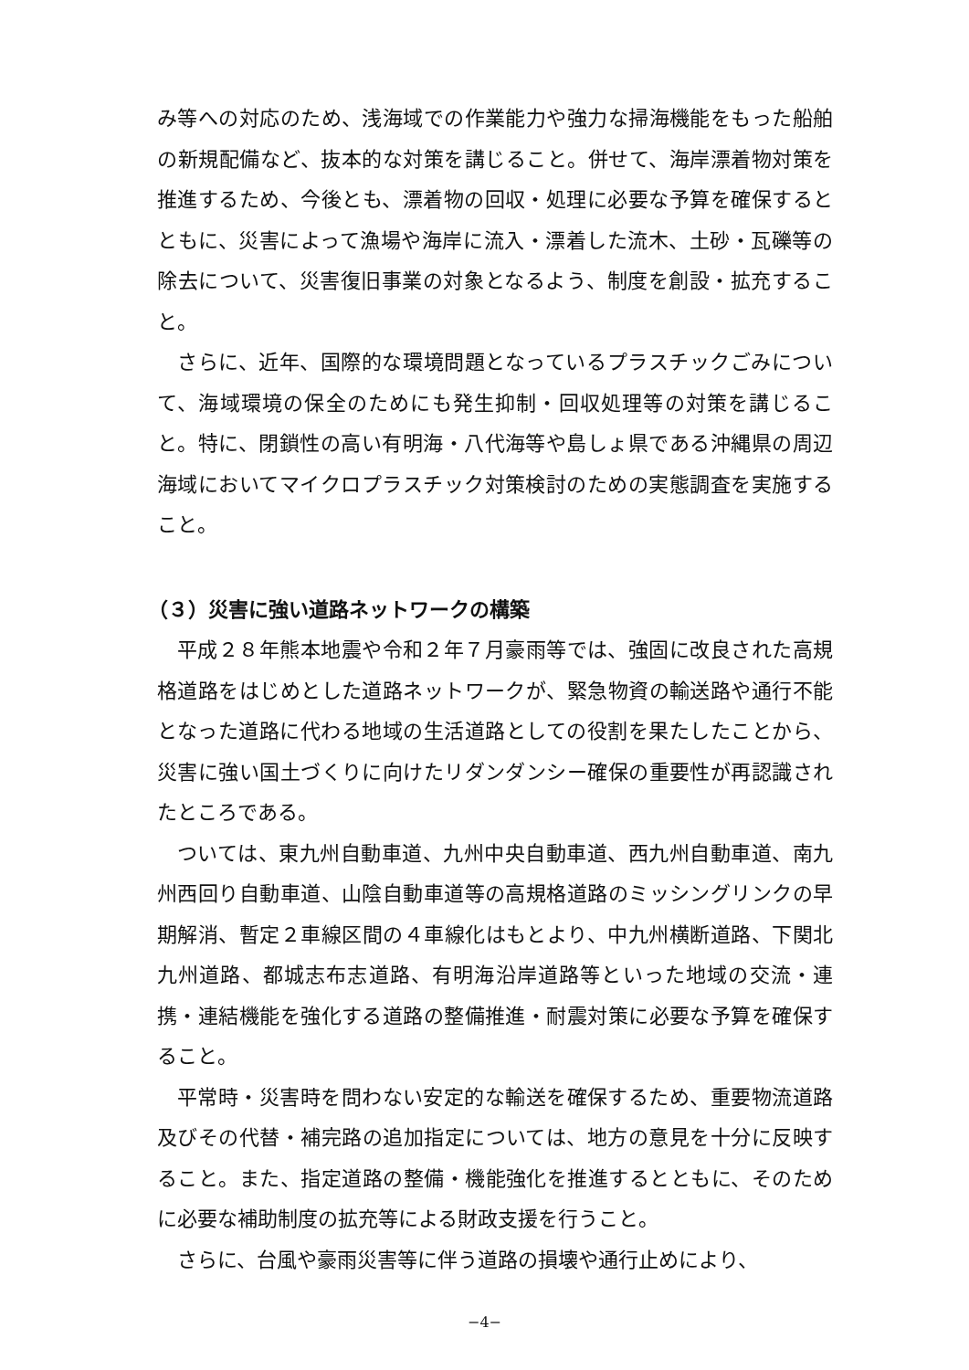み等への対応のため、浅海域での作業能力や強力な掃海機能をもった船舶の新規配備など、抜本的な対策を講じること。併せて、海岸漂着物対策を推進するため、今後とも、漂着物の回収・処理に必要な予算を確保するとともに、災害によって漁場や海岸に流入・漂着した流木、土砂・瓦礫等の除去について、災害復旧事業の対象となるよう、制度を創設・拡充すること。
さらに、近年、国際的な環境問題となっているプラスチックごみについて、海域環境の保全のためにも発生抑制・回収処理等の対策を講じること。特に、閉鎖性の高い有明海・八代海等や島しょ県である沖縄県の周辺海域においてマイクロプラスチック対策検討のための実態調査を実施すること。
（３）災害に強い道路ネットワークの構築
平成２８年熊本地震や令和２年７月豪雨等では、強固に改良された高規格道路をはじめとした道路ネットワークが、緊急物資の輸送路や通行不能となった道路に代わる地域の生活道路としての役割を果たしたことから、災害に強い国土づくりに向けたリダンダンシー確保の重要性が再認識されたところである。
ついては、東九州自動車道、九州中央自動車道、西九州自動車道、南九州西回り自動車道、山陰自動車道等の高規格道路のミッシングリンクの早期解消、暫定２車線区間の４車線化はもとより、中九州横断道路、下関北九州道路、都城志布志道路、有明海沿岸道路等といった地域の交流・連携・連結機能を強化する道路の整備推進・耐震対策に必要な予算を確保すること。
平常時・災害時を問わない安定的な輸送を確保するため、重要物流道路及びその代替・補完路の追加指定については、地方の意見を十分に反映すること。また、指定道路の整備・機能強化を推進するとともに、そのために必要な補助制度の拡充等による財政支援を行うこと。
さらに、台風や豪雨災害等に伴う道路の損壊や通行止めにより、
−4−